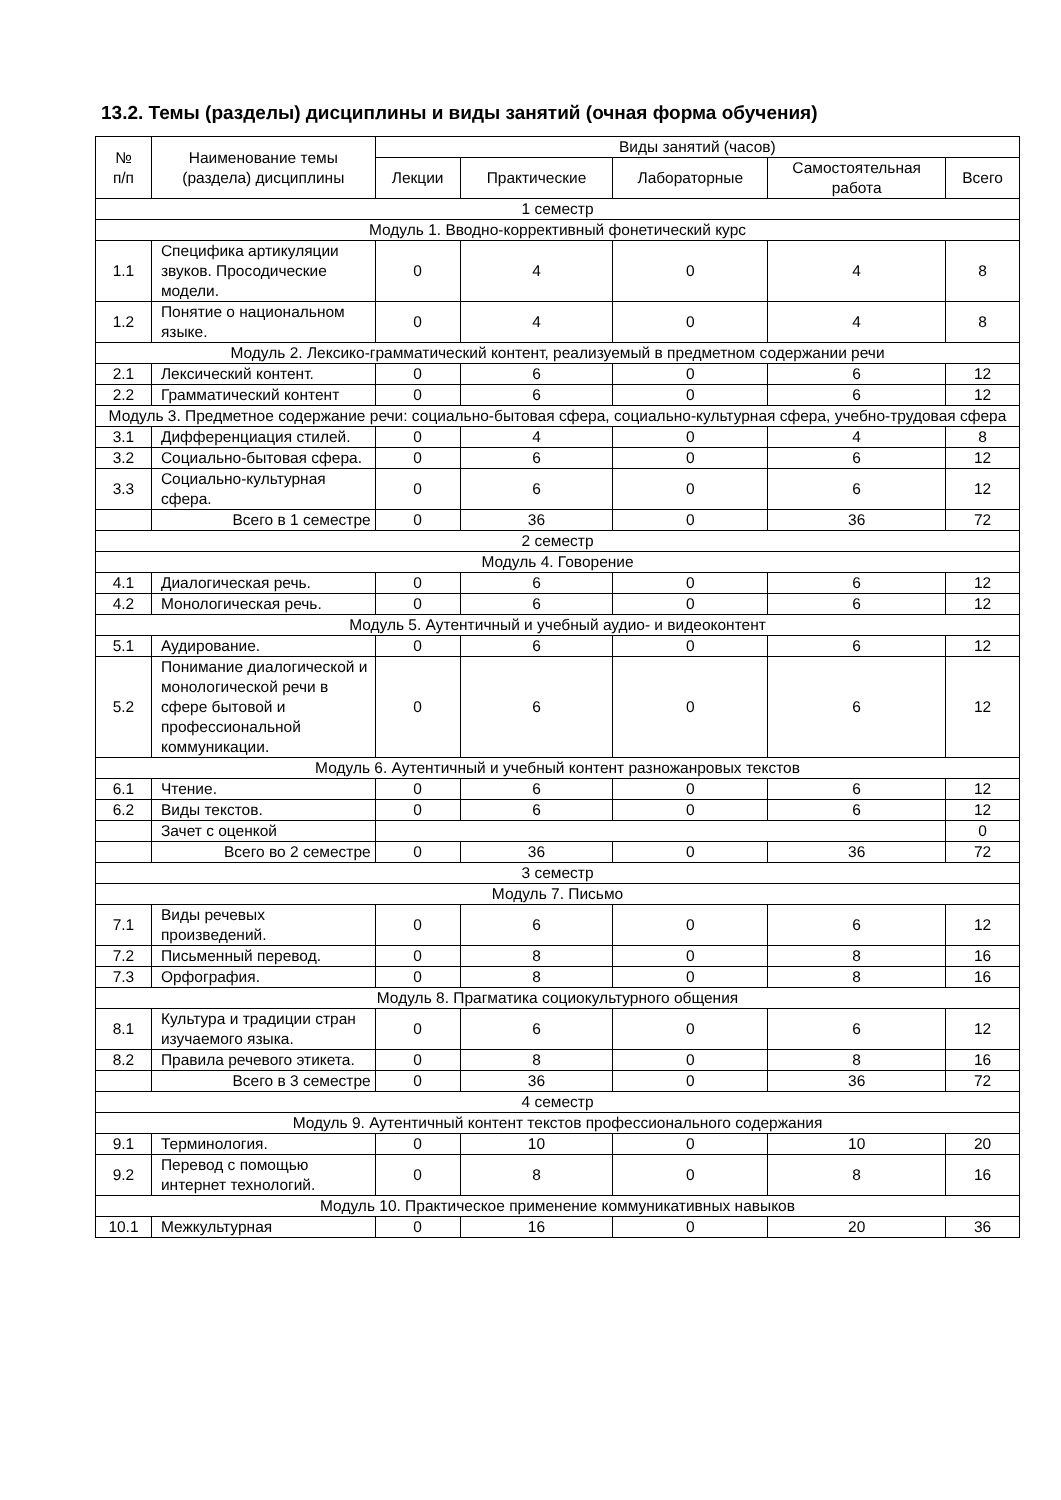13.2. Темы (разделы) дисциплины и виды занятий (очная форма обучения)
| № п/п | Наименование темы (раздела) дисциплины | Виды занятий (часов) | | | | |
| --- | --- | --- | --- | --- | --- | --- |
| | | Лекции | Практические | Лабораторные | Самостоятельная работа | Всего |
| 1 семестр | | | | | | |
| Модуль 1. Вводно-коррективный фонетический курс | | | | | | |
| 1.1 | Специфика артикуляции звуков. Просодические модели. | 0 | 4 | 0 | 4 | 8 |
| 1.2 | Понятие о национальном языке. | 0 | 4 | 0 | 4 | 8 |
| Модуль 2. Лексико-грамматический контент, реализуемый в предметном содержании речи | | | | | | |
| 2.1 | Лексический контент. | 0 | 6 | 0 | 6 | 12 |
| 2.2 | Грамматический контент | 0 | 6 | 0 | 6 | 12 |
| Модуль 3. Предметное содержание речи: социально-бытовая сфера, социально-культурная сфера, учебно-трудовая сфера | | | | | | |
| 3.1 | Дифференциация стилей. | 0 | 4 | 0 | 4 | 8 |
| 3.2 | Социально-бытовая сфера. | 0 | 6 | 0 | 6 | 12 |
| 3.3 | Социально-культурная сфера. | 0 | 6 | 0 | 6 | 12 |
| | Всего в 1 семестре | 0 | 36 | 0 | 36 | 72 |
| 2 семестр | | | | | | |
| Модуль 4. Говорение | | | | | | |
| 4.1 | Диалогическая речь. | 0 | 6 | 0 | 6 | 12 |
| 4.2 | Монологическая речь. | 0 | 6 | 0 | 6 | 12 |
| Модуль 5. Аутентичный и учебный аудио- и видеоконтент | | | | | | |
| 5.1 | Аудирование. | 0 | 6 | 0 | 6 | 12 |
| 5.2 | Понимание диалогической и монологической речи в сфере бытовой и профессиональной коммуникации. | 0 | 6 | 0 | 6 | 12 |
| Модуль 6. Аутентичный и учебный контент разножанровых текстов | | | | | | |
| 6.1 | Чтение. | 0 | 6 | 0 | 6 | 12 |
| 6.2 | Виды текстов. | 0 | 6 | 0 | 6 | 12 |
| | Зачет с оценкой | | | | | 0 |
| | Всего во 2 семестре | 0 | 36 | 0 | 36 | 72 |
| 3 семестр | | | | | | |
| Модуль 7. Письмо | | | | | | |
| 7.1 | Виды речевых произведений. | 0 | 6 | 0 | 6 | 12 |
| 7.2 | Письменный перевод. | 0 | 8 | 0 | 8 | 16 |
| 7.3 | Орфография. | 0 | 8 | 0 | 8 | 16 |
| Модуль 8. Прагматика социокультурного общения | | | | | | |
| 8.1 | Культура и традиции стран изучаемого языка. | 0 | 6 | 0 | 6 | 12 |
| 8.2 | Правила речевого этикета. | 0 | 8 | 0 | 8 | 16 |
| | Всего в 3 семестре | 0 | 36 | 0 | 36 | 72 |
| 4 семестр | | | | | | |
| Модуль 9. Аутентичный контент текстов профессионального содержания | | | | | | |
| 9.1 | Терминология. | 0 | 10 | 0 | 10 | 20 |
| 9.2 | Перевод с помощью интернет технологий. | 0 | 8 | 0 | 8 | 16 |
| Модуль 10. Практическое применение коммуникативных навыков | | | | | | |
| 10.1 | Межкультурная | 0 | 16 | 0 | 20 | 36 |